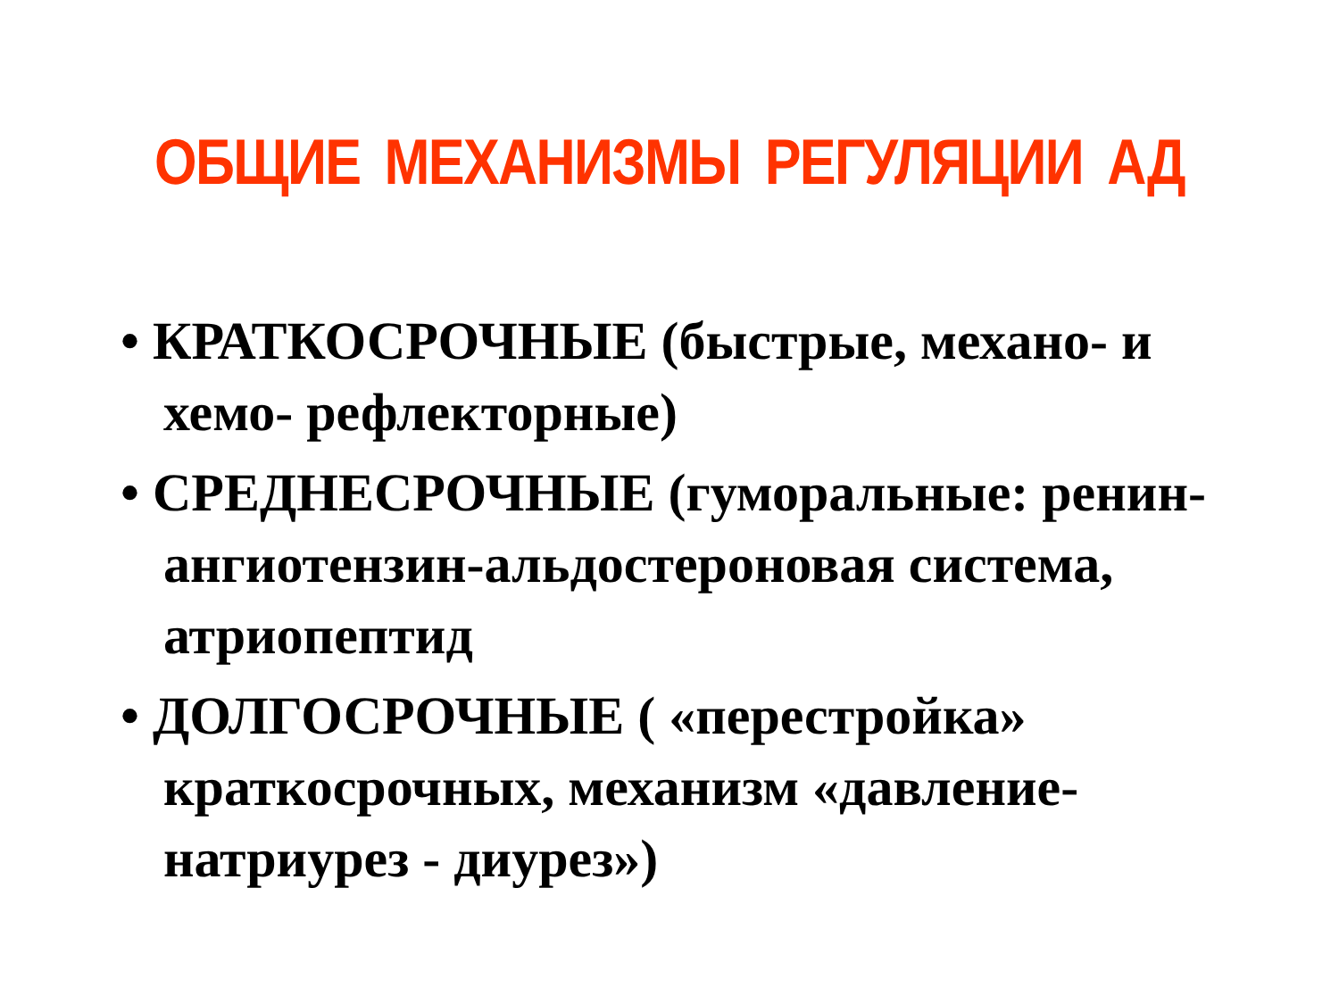ОБЩИЕ МЕХАНИЗМЫ РЕГУЛЯЦИИ АД
• КРАТКОСРОЧНЫЕ (быстрые, механо- и хемо- рефлекторные)
• СРЕДНЕСРОЧНЫЕ (гуморальные: ренин-ангиотензин-альдостероновая система, атриопептид
• ДОЛГОСРОЧНЫЕ ( «перестройка» краткосрочных, механизм «давление-натриурез - диурез»)